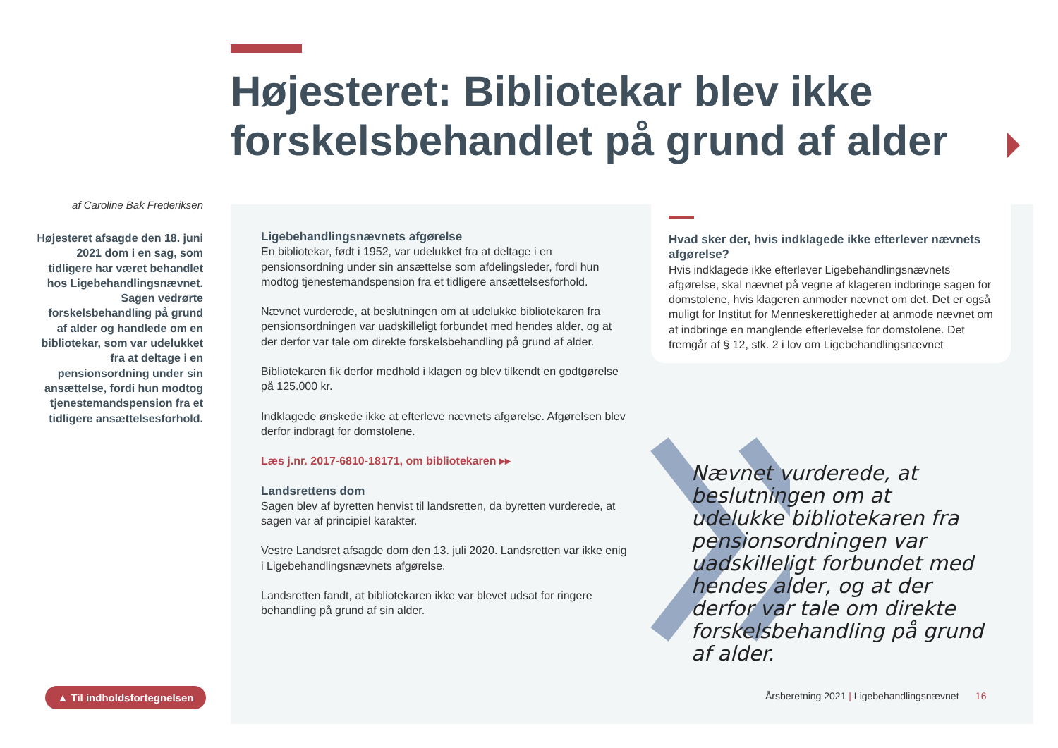Højesteret: Bibliotekar blev ikke forskelsbehandlet på grund af alder
af Caroline Bak Frederiksen
Højesteret afsagde den 18. juni 2021 dom i en sag, som tidligere har været behandlet hos Ligebehandlingsnævnet. Sagen vedrørte forskelsbehandling på grund af alder og handlede om en bibliotekar, som var udelukket fra at deltage i en pensionsordning under sin ansættelse, fordi hun modtog tjenestemandspension fra et tidligere ansættelsesforhold.
Ligebehandlingsnævnets afgørelse
En bibliotekar, født i 1952, var udelukket fra at deltage i en pensionsordning under sin ansættelse som afdelingsleder, fordi hun modtog tjenestemandspension fra et tidligere ansættelsesforhold.
Nævnet vurderede, at beslutningen om at udelukke bibliotekaren fra pensionsordningen var uadskilleligt forbundet med hendes alder, og at der derfor var tale om direkte forskelsbehandling på grund af alder.
Bibliotekaren fik derfor medhold i klagen og blev tilkendt en godtgørelse på 125.000 kr.
Indklagede ønskede ikke at efterleve nævnets afgørelse. Afgørelsen blev derfor indbragt for domstolene.
Læs j.nr. 2017-6810-18171, om bibliotekaren ▸▸
Landsrettens dom
Sagen blev af byretten henvist til landsretten, da byretten vurderede, at sagen var af principiel karakter.
Vestre Landsret afsagde dom den 13. juli 2020. Landsretten var ikke enig i Ligebehandlingsnævnets afgørelse.
Landsretten fandt, at bibliotekaren ikke var blevet udsat for ringere behandling på grund af sin alder.
Hvad sker der, hvis indklagede ikke efterlever nævnets afgørelse?
Hvis indklagede ikke efterlever Ligebehandlingsnævnets afgørelse, skal nævnet på vegne af klageren indbringe sagen for domstolene, hvis klageren anmoder nævnet om det. Det er også muligt for Institut for Menneskerettigheder at anmode nævnet om at indbringe en manglende efterlevelse for domstolene. Det fremgår af § 12, stk. 2 i lov om Ligebehandlingsnævnet
Nævnet vurderede, at beslutningen om at udelukke bibliotekaren fra pensionsordningen var uadskilleligt forbundet med hendes alder, og at der derfor var tale om direkte forskelsbehandling på grund af alder.
▲ Til indholdsfortegnelsen
Årsberetning 2021 | Ligebehandlingsnævnet 16